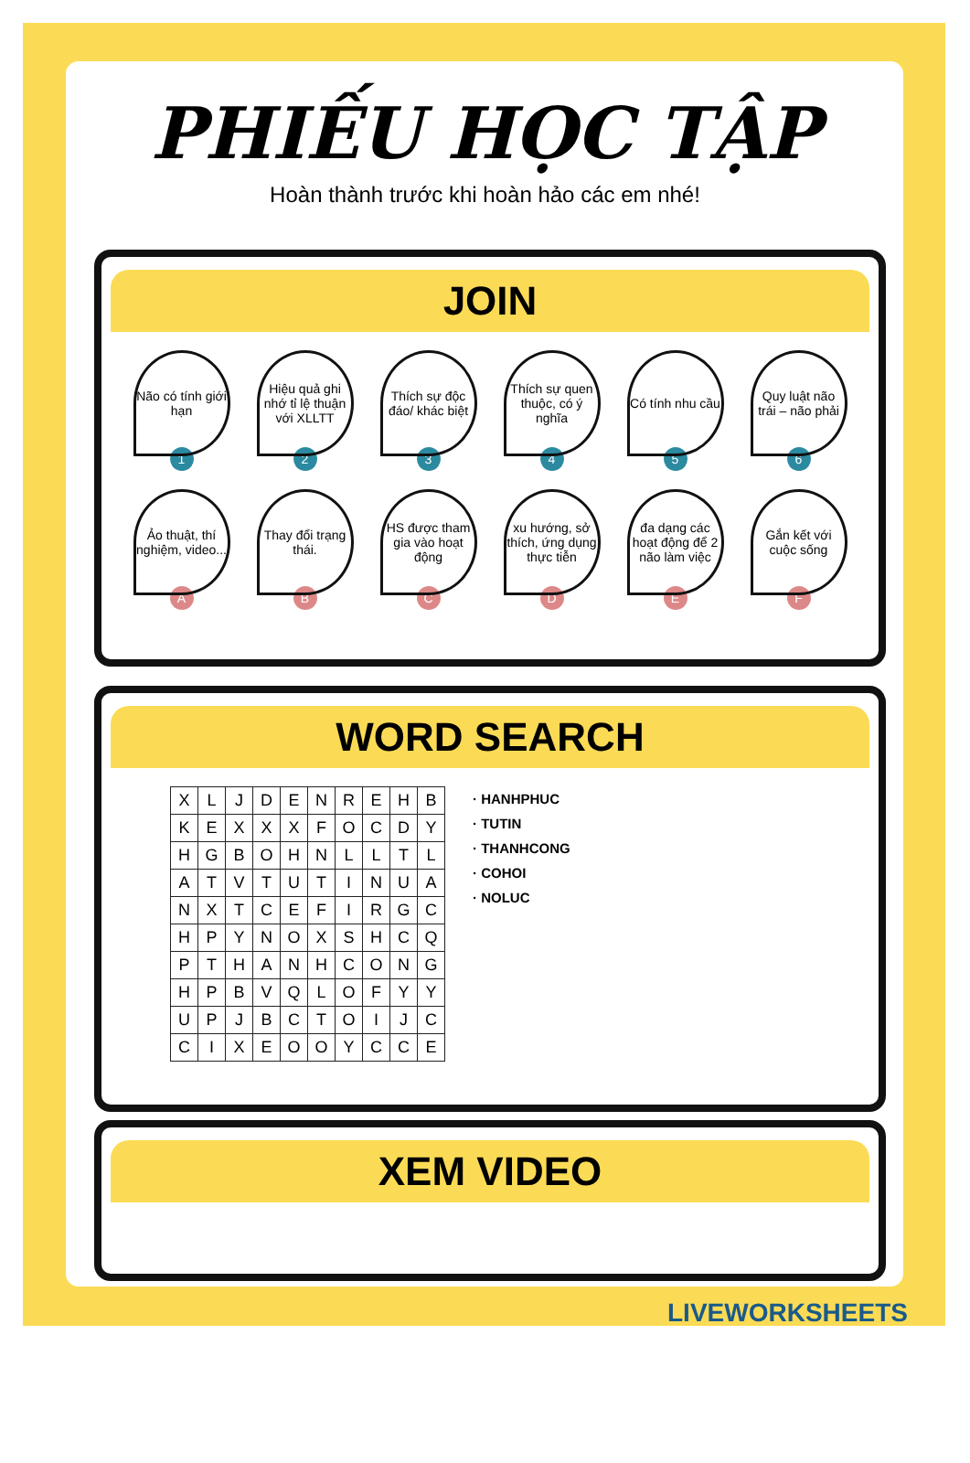PHIẾU HỌC TẬP
Hoàn thành trước khi hoàn hảo các em nhé!
JOIN
Não có tính giới hạn
1
Hiệu quả ghi nhớ tỉ lệ thuận với XLLTT
2
Thích sự độc đáo/ khác biệt
3
Thích sự quen thuộc, có ý nghĩa
4
Có tính nhu cầu
5
Quy luật não trái – não phải
6
Ảo thuật, thí nghiệm, video...
A
Thay đổi trạng thái.
B
HS được tham gia vào hoạt động
C
xu hướng, sở thích, ứng dụng thực tiễn
D
đa dạng các hoạt động để 2 não làm việc
E
Gắn kết với cuộc sống
F
WORD SEARCH
| X | L | J | D | E | N | R | E | H | B |
| K | E | X | X | X | F | O | C | D | Y |
| H | G | B | O | H | N | L | L | T | L |
| A | T | V | T | U | T | I | N | U | A |
| N | X | T | C | E | F | I | R | G | C |
| H | P | Y | N | O | X | S | H | C | Q |
| P | T | H | A | N | H | C | O | N | G |
| H | P | B | V | Q | L | O | F | Y | Y |
| U | P | J | B | C | T | O | I | J | C |
| C | I | X | E | O | O | Y | C | C | E |
· HANHPHUC
· TUTIN
· THANHCONG
· COHOI
· NOLUC
XEM VIDEO
LIVEWORKSHEETS